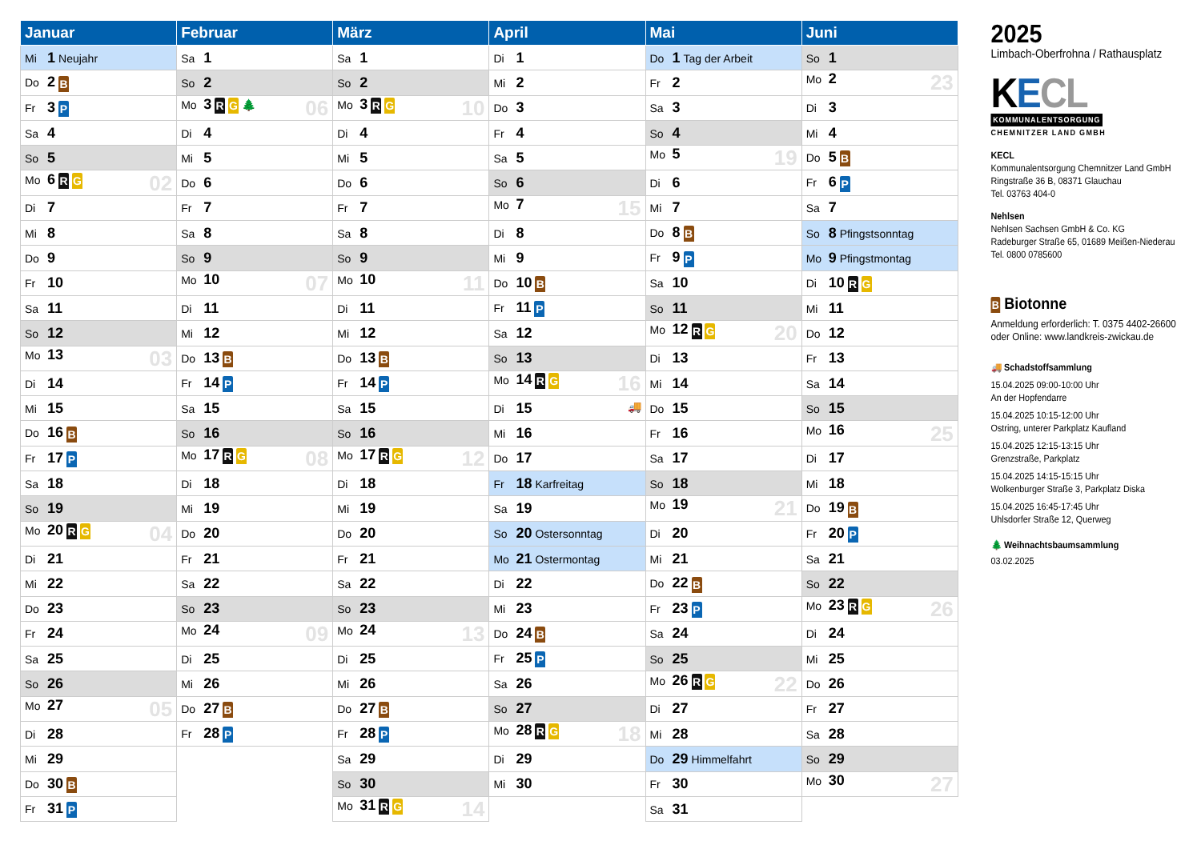| Januar | Februar | März | April | Mai | Juni |
| --- | --- | --- | --- | --- | --- |
| Mi 1 Neujahr | Sa 1 | Sa 1 | Di 1 | Do 1 Tag der Arbeit | So 1 |
| Do 2 B | So 2 | So 2 | Mi 2 | Fr 2 | Mo 2 23 |
| Fr 3 P | Mo 3 R G 🌲 06 | Mo 3 R G 10 | Do 3 | Sa 3 | Di 3 |
| Sa 4 | Di 4 | Di 4 | Fr 4 | So 4 | Mi 4 |
| So 5 | Mi 5 | Mi 5 | Sa 5 | Mo 5 19 | Do 5 B |
| Mo 6 R G 02 | Do 6 | Do 6 | So 6 | Di 6 | Fr 6 P |
| Di 7 | Fr 7 | Fr 7 | Mo 7 15 | Mi 7 | Sa 7 |
| Mi 8 | Sa 8 | Sa 8 | Di 8 | Do 8 B | So 8 Pfingstsonntag |
| Do 9 | So 9 | So 9 | Mi 9 | Fr 9 P | Mo 9 Pfingstmontag |
| Fr 10 | Mo 10 07 | Mo 10 11 | Do 10 B | Sa 10 | Di 10 R G |
| Sa 11 | Di 11 | Di 11 | Fr 11 P | So 11 | Mi 11 |
| So 12 | Mi 12 | Mi 12 | Sa 12 | Mo 12 R G 20 | Do 12 |
| Mo 13 03 | Do 13 B | Do 13 B | So 13 | Di 13 | Fr 13 |
| Di 14 | Fr 14 P | Fr 14 P | Mo 14 R G 16 | Mi 14 | Sa 14 |
| Mi 15 | Sa 15 | Sa 15 | Di 15 🚚 | Do 15 | So 15 |
| Do 16 B | So 16 | So 16 | Mi 16 | Fr 16 | Mo 16 25 |
| Fr 17 P | Mo 17 R G 08 | Mo 17 R G 12 | Do 17 | Sa 17 | Di 17 |
| Sa 18 | Di 18 | Di 18 | Fr 18 Karfreitag | So 18 | Mi 18 |
| So 19 | Mi 19 | Mi 19 | Sa 19 | Mo 19 21 | Do 19 B |
| Mo 20 R G 04 | Do 20 | Do 20 | So 20 Ostersonntag | Di 20 | Fr 20 P |
| Di 21 | Fr 21 | Fr 21 | Mo 21 Ostermontag | Mi 21 | Sa 21 |
| Mi 22 | Sa 22 | Sa 22 | Di 22 | Do 22 B | So 22 |
| Do 23 | So 23 | So 23 | Mi 23 | Fr 23 P | Mo 23 R G 26 |
| Fr 24 | Mo 24 09 | Mo 24 13 | Do 24 B | Sa 24 | Di 24 |
| Sa 25 | Di 25 | Di 25 | Fr 25 P | So 25 | Mi 25 |
| So 26 | Mi 26 | Mi 26 | Sa 26 | Mo 26 R G 22 | Do 26 |
| Mo 27 05 | Do 27 B | Do 27 B | So 27 | Di 27 | Fr 27 |
| Di 28 | Fr 28 P | Fr 28 P | Mo 28 R G 18 | Mi 28 | Sa 28 |
| Mi 29 | | Sa 29 | Di 29 | Do 29 Himmelfahrt | So 29 |
| Do 30 B | | So 30 | Mi 30 | Fr 30 | Mo 30 27 |
| Fr 31 P | | Mo 31 R G 14 | | Sa 31 | |
2025
Limbach-Oberfrohna / Rathausplatz
KECL
KOMMUNALENTSORGUNG
CHEMNITZER LAND GMBH
KECL
Kommunalentsorgung Chemnitzer Land GmbH
Ringstraße 36 B, 08371 Glauchau
Tel. 03763 404-0
Nehlsen
Nehlsen Sachsen GmbH & Co. KG
Radeburger Straße 65, 01689 Meißen-Niederau
Tel. 0800 0785600
B Biotonne
Anmeldung erforderlich: T. 0375 4402-26600
oder Online: www.landkreis-zwickau.de
🚚 Schadstoffsammlung
15.04.2025 09:00-10:00 Uhr
An der Hopfendarre
15.04.2025 10:15-12:00 Uhr
Ostring, unterer Parkplatz Kaufland
15.04.2025 12:15-13:15 Uhr
Grenzstraße, Parkplatz
15.04.2025 14:15-15:15 Uhr
Wolkenburger Straße 3, Parkplatz Diska
15.04.2025 16:45-17:45 Uhr
Uhlsdorfer Straße 12, Querweg
🌲 Weihnachtsbaumsammlung
03.02.2025